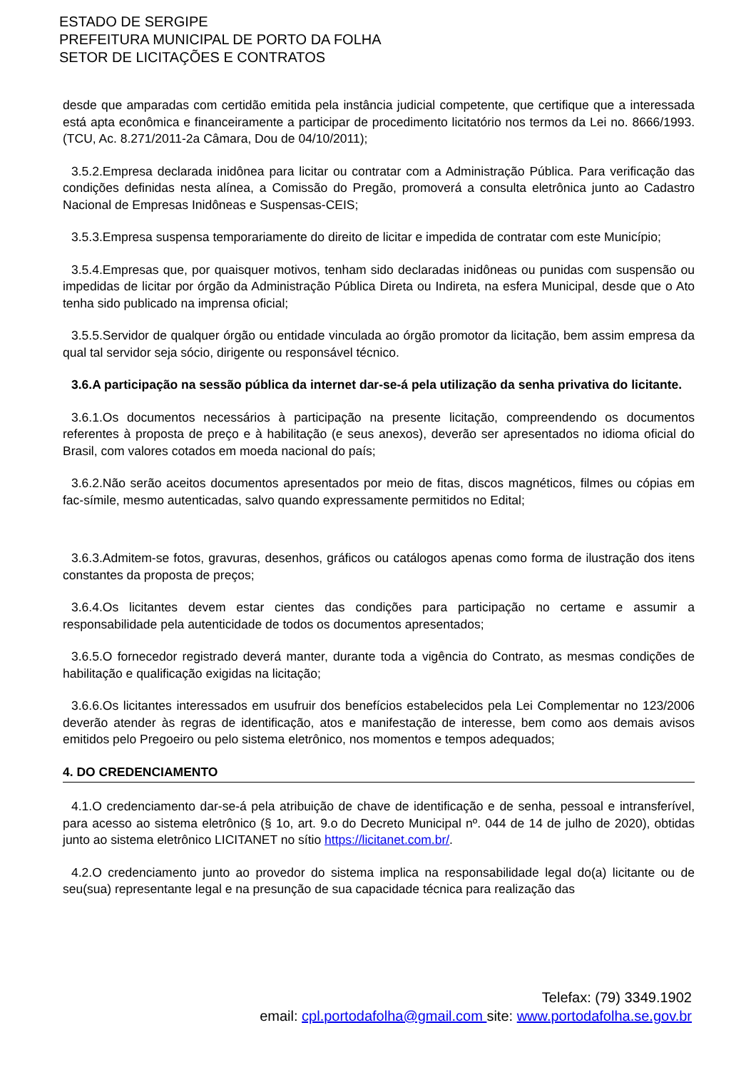ESTADO DE SERGIPE
PREFEITURA MUNICIPAL DE PORTO DA FOLHA
SETOR DE LICITAÇÕES E CONTRATOS
desde que amparadas com certidão emitida pela instância judicial competente, que certifique que a interessada está apta econômica e financeiramente a participar de procedimento licitatório nos termos da Lei no. 8666/1993. (TCU, Ac. 8.271/2011-2a Câmara, Dou de 04/10/2011);
3.5.2.Empresa declarada inidônea para licitar ou contratar com a Administração Pública. Para verificação das condições definidas nesta alínea, a Comissão do Pregão, promoverá a consulta eletrônica junto ao Cadastro Nacional de Empresas Inidôneas e Suspensas-CEIS;
3.5.3.Empresa suspensa temporariamente do direito de licitar e impedida de contratar com este Município;
3.5.4.Empresas que, por quaisquer motivos, tenham sido declaradas inidôneas ou punidas com suspensão ou impedidas de licitar por órgão da Administração Pública Direta ou Indireta, na esfera Municipal, desde que o Ato tenha sido publicado na imprensa oficial;
3.5.5.Servidor de qualquer órgão ou entidade vinculada ao órgão promotor da licitação, bem assim empresa da qual tal servidor seja sócio, dirigente ou responsável técnico.
3.6.A participação na sessão pública da internet dar-se-á pela utilização da senha privativa do licitante.
3.6.1.Os documentos necessários à participação na presente licitação, compreendendo os documentos referentes à proposta de preço e à habilitação (e seus anexos), deverão ser apresentados no idioma oficial do Brasil, com valores cotados em moeda nacional do país;
3.6.2.Não serão aceitos documentos apresentados por meio de fitas, discos magnéticos, filmes ou cópias em fac-símile, mesmo autenticadas, salvo quando expressamente permitidos no Edital;
3.6.3.Admitem-se fotos, gravuras, desenhos, gráficos ou catálogos apenas como forma de ilustração dos itens constantes da proposta de preços;
3.6.4.Os licitantes devem estar cientes das condições para participação no certame e assumir a responsabilidade pela autenticidade de todos os documentos apresentados;
3.6.5.O fornecedor registrado deverá manter, durante toda a vigência do Contrato, as mesmas condições de habilitação e qualificação exigidas na licitação;
3.6.6.Os licitantes interessados em usufruir dos benefícios estabelecidos pela Lei Complementar no 123/2006 deverão atender às regras de identificação, atos e manifestação de interesse, bem como aos demais avisos emitidos pelo Pregoeiro ou pelo sistema eletrônico, nos momentos e tempos adequados;
4. DO CREDENCIAMENTO
4.1.O credenciamento dar-se-á pela atribuição de chave de identificação e de senha, pessoal e intransferível, para acesso ao sistema eletrônico (§ 1o, art. 9.o do Decreto Municipal nº. 044 de 14 de julho de 2020), obtidas junto ao sistema eletrônico LICITANET no sítio https://licitanet.com.br/.
4.2.O credenciamento junto ao provedor do sistema implica na responsabilidade legal do(a) licitante ou de seu(sua) representante legal e na presunção de sua capacidade técnica para realização das
Telefax: (79) 3349.1902
email: cpl.portodafolha@gmail.com site: www.portodafolha.se.gov.br